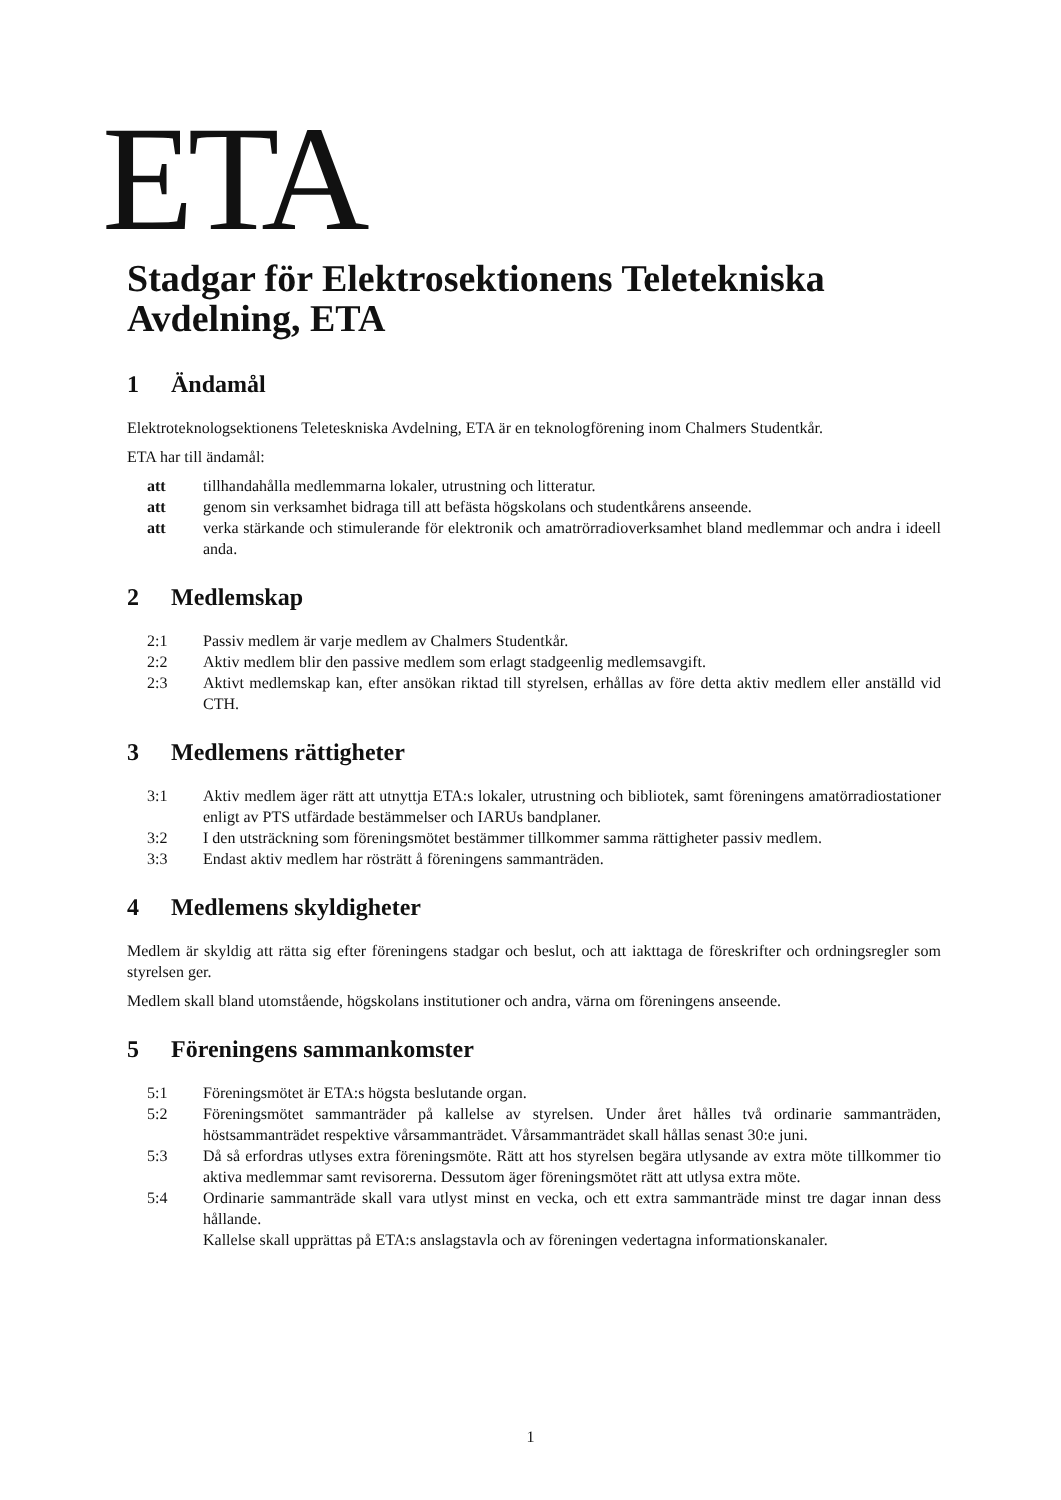ETA
Stadgar för Elektrosektionens Teletekniska Avdelning, ETA
1 Ändamål
Elektroteknologsektionens Teleteskniska Avdelning, ETA är en teknologförening inom Chalmers Studentkår.
ETA har till ändamål:
att tillhandahålla medlemmarna lokaler, utrustning och litteratur.
att genom sin verksamhet bidraga till att befästa högskolans och studentkårens anseende.
att verka stärkande och stimulerande för elektronik och amatrörradioverksamhet bland medlemmar och andra i ideell anda.
2 Medlemskap
2:1 Passiv medlem är varje medlem av Chalmers Studentkår.
2:2 Aktiv medlem blir den passive medlem som erlagt stadgeenlig medlemsavgift.
2:3 Aktivt medlemskap kan, efter ansökan riktad till styrelsen, erhållas av före detta aktiv medlem eller anställd vid CTH.
3 Medlemens rättigheter
3:1 Aktiv medlem äger rätt att utnyttja ETA:s lokaler, utrustning och bibliotek, samt föreningens amatörradiostationer enligt av PTS utfärdade bestämmelser och IARUs bandplaner.
3:2 I den utsträckning som föreningsmötet bestämmer tillkommer samma rättigheter passiv medlem.
3:3 Endast aktiv medlem har rösträtt å föreningens sammanträden.
4 Medlemens skyldigheter
Medlem är skyldig att rätta sig efter föreningens stadgar och beslut, och att iakttaga de föreskrifter och ordningsregler som styrelsen ger.
Medlem skall bland utomstående, högskolans institutioner och andra, värna om föreningens anseende.
5 Föreningens sammankomster
5:1 Föreningsmötet är ETA:s högsta beslutande organ.
5:2 Föreningsmötet sammanträder på kallelse av styrelsen. Under året hålles två ordinarie sammanträden, höstsammanträdet respektive vårsammanträdet. Vårsammanträdet skall hållas senast 30:e juni.
5:3 Då så erfordras utlyses extra föreningsmöte. Rätt att hos styrelsen begära utlysande av extra möte tillkommer tio aktiva medlemmar samt revisorerna. Dessutom äger föreningsmötet rätt att utlysa extra möte.
5:4 Ordinarie sammanträde skall vara utlyst minst en vecka, och ett extra sammanträde minst tre dagar innan dess hållande.
Kallelse skall upprättas på ETA:s anslagstavla och av föreningen vedertagna informationskanaler.
1